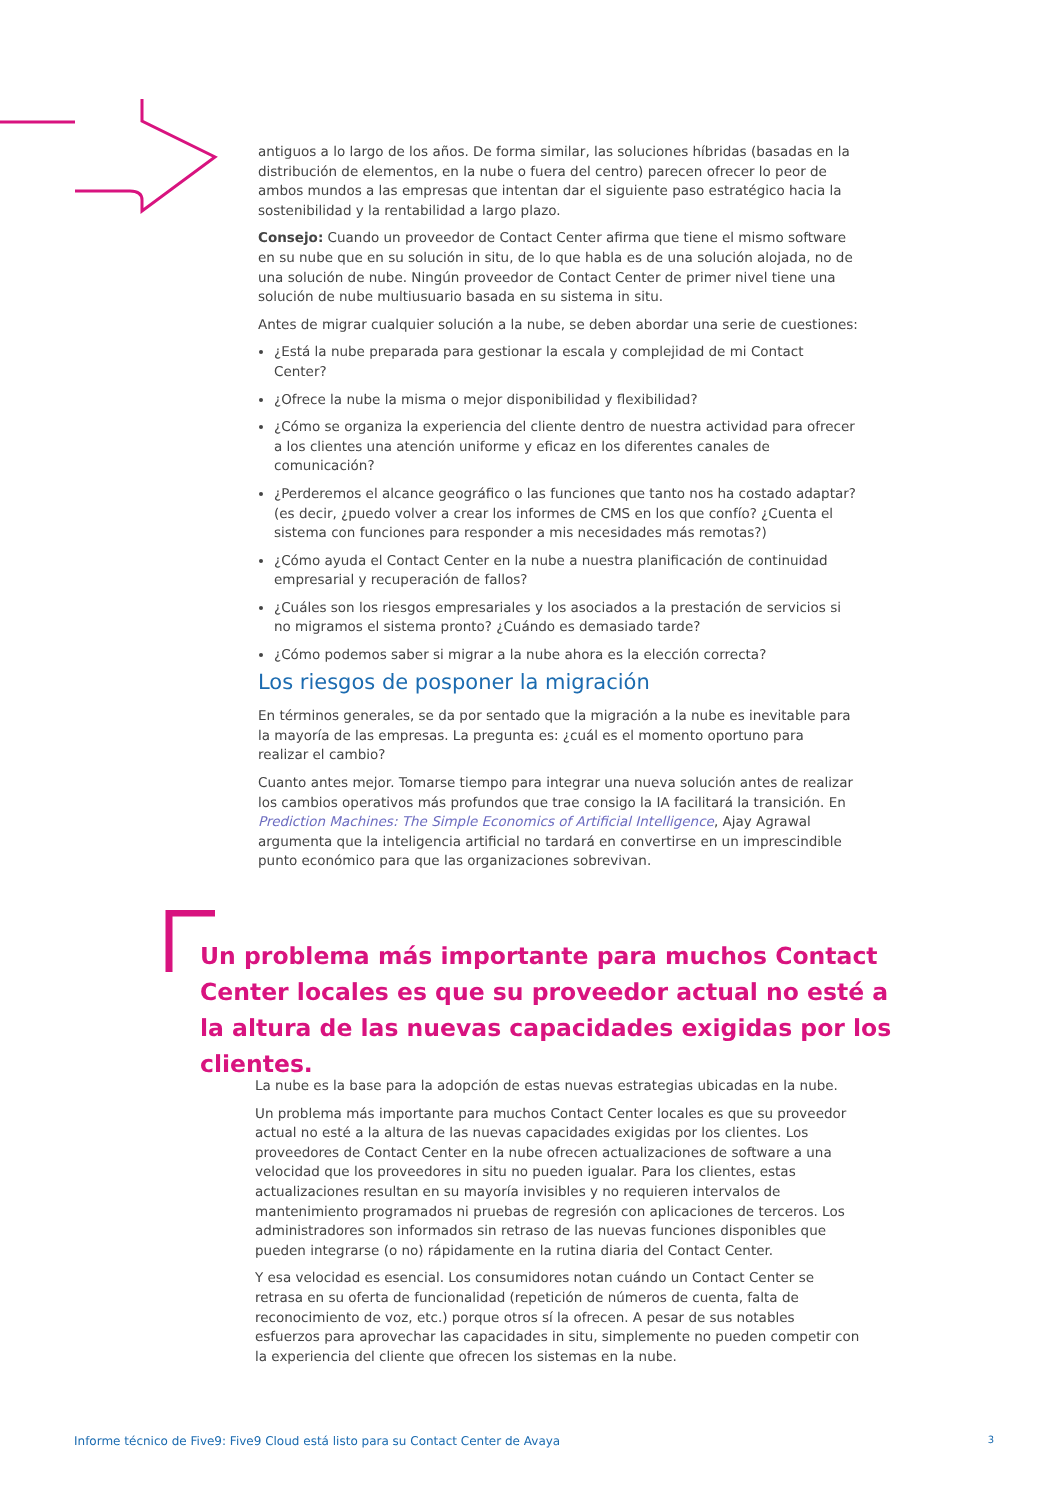antiguos a lo largo de los años. De forma similar, las soluciones híbridas (basadas en la distribución de elementos, en la nube o fuera del centro) parecen ofrecer lo peor de ambos mundos a las empresas que intentan dar el siguiente paso estratégico hacia la sostenibilidad y la rentabilidad a largo plazo.
Consejo: Cuando un proveedor de Contact Center afirma que tiene el mismo software en su nube que en su solución in situ, de lo que habla es de una solución alojada, no de una solución de nube. Ningún proveedor de Contact Center de primer nivel tiene una solución de nube multiusuario basada en su sistema in situ.
Antes de migrar cualquier solución a la nube, se deben abordar una serie de cuestiones:
¿Está la nube preparada para gestionar la escala y complejidad de mi Contact Center?
¿Ofrece la nube la misma o mejor disponibilidad y flexibilidad?
¿Cómo se organiza la experiencia del cliente dentro de nuestra actividad para ofrecer a los clientes una atención uniforme y eficaz en los diferentes canales de comunicación?
¿Perderemos el alcance geográfico o las funciones que tanto nos ha costado adaptar? (es decir, ¿puedo volver a crear los informes de CMS en los que confío? ¿Cuenta el sistema con funciones para responder a mis necesidades más remotas?)
¿Cómo ayuda el Contact Center en la nube a nuestra planificación de continuidad empresarial y recuperación de fallos?
¿Cuáles son los riesgos empresariales y los asociados a la prestación de servicios si no migramos el sistema pronto? ¿Cuándo es demasiado tarde?
¿Cómo podemos saber si migrar a la nube ahora es la elección correcta?
Los riesgos de posponer la migración
En términos generales, se da por sentado que la migración a la nube es inevitable para la mayoría de las empresas. La pregunta es: ¿cuál es el momento oportuno para realizar el cambio?
Cuanto antes mejor. Tomarse tiempo para integrar una nueva solución antes de realizar los cambios operativos más profundos que trae consigo la IA facilitará la transición. En Prediction Machines: The Simple Economics of Artificial Intelligence, Ajay Agrawal argumenta que la inteligencia artificial no tardará en convertirse en un imprescindible punto económico para que las organizaciones sobrevivan.
Un problema más importante para muchos Contact Center locales es que su proveedor actual no esté a la altura de las nuevas capacidades exigidas por los clientes.
La nube es la base para la adopción de estas nuevas estrategias ubicadas en la nube.
Un problema más importante para muchos Contact Center locales es que su proveedor actual no esté a la altura de las nuevas capacidades exigidas por los clientes. Los proveedores de Contact Center en la nube ofrecen actualizaciones de software a una velocidad que los proveedores in situ no pueden igualar. Para los clientes, estas actualizaciones resultan en su mayoría invisibles y no requieren intervalos de mantenimiento programados ni pruebas de regresión con aplicaciones de terceros. Los administradores son informados sin retraso de las nuevas funciones disponibles que pueden integrarse (o no) rápidamente en la rutina diaria del Contact Center.
Y esa velocidad es esencial. Los consumidores notan cuándo un Contact Center se retrasa en su oferta de funcionalidad (repetición de números de cuenta, falta de reconocimiento de voz, etc.) porque otros sí la ofrecen. A pesar de sus notables esfuerzos para aprovechar las capacidades in situ, simplemente no pueden competir con la experiencia del cliente que ofrecen los sistemas en la nube.
Informe técnico de Five9: Five9 Cloud está listo para su Contact Center de Avaya 3